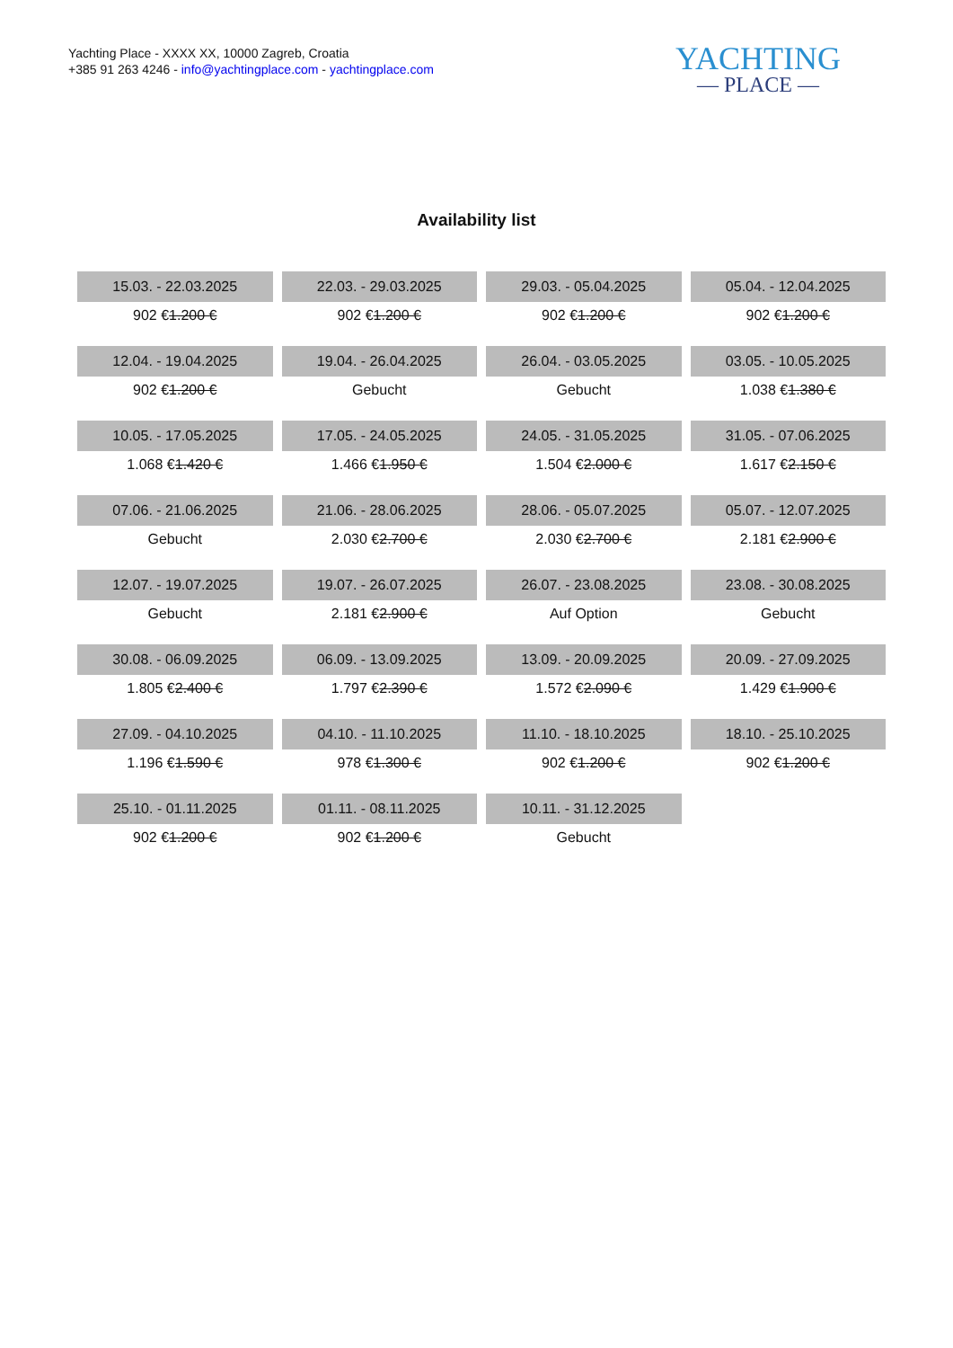Yachting Place - XXXX XX, 10000 Zagreb, Croatia
+385 91 263 4246 - info@yachtingplace.com - yachtingplace.com
YACHTING
— PLACE —
Availability list
| 15.03. - 22.03.2025 | 22.03. - 29.03.2025 | 29.03. - 05.04.2025 | 05.04. - 12.04.2025 |
| 902 € 1.200 € | 902 € 1.200 € | 902 € 1.200 € | 902 € 1.200 € |
| 12.04. - 19.04.2025 | 19.04. - 26.04.2025 | 26.04. - 03.05.2025 | 03.05. - 10.05.2025 |
| 902 € 1.200 € | Gebucht | Gebucht | 1.038 € 1.380 € |
| 10.05. - 17.05.2025 | 17.05. - 24.05.2025 | 24.05. - 31.05.2025 | 31.05. - 07.06.2025 |
| 1.068 € 1.420 € | 1.466 € 1.950 € | 1.504 € 2.000 € | 1.617 € 2.150 € |
| 07.06. - 21.06.2025 | 21.06. - 28.06.2025 | 28.06. - 05.07.2025 | 05.07. - 12.07.2025 |
| Gebucht | 2.030 € 2.700 € | 2.030 € 2.700 € | 2.181 € 2.900 € |
| 12.07. - 19.07.2025 | 19.07. - 26.07.2025 | 26.07. - 23.08.2025 | 23.08. - 30.08.2025 |
| Gebucht | 2.181 € 2.900 € | Auf Option | Gebucht |
| 30.08. - 06.09.2025 | 06.09. - 13.09.2025 | 13.09. - 20.09.2025 | 20.09. - 27.09.2025 |
| 1.805 € 2.400 € | 1.797 € 2.390 € | 1.572 € 2.090 € | 1.429 € 1.900 € |
| 27.09. - 04.10.2025 | 04.10. - 11.10.2025 | 11.10. - 18.10.2025 | 18.10. - 25.10.2025 |
| 1.196 € 1.590 € | 978 € 1.300 € | 902 € 1.200 € | 902 € 1.200 € |
| 25.10. - 01.11.2025 | 01.11. - 08.11.2025 | 10.11. - 31.12.2025 | |
| 902 € 1.200 € | 902 € 1.200 € | Gebucht | |